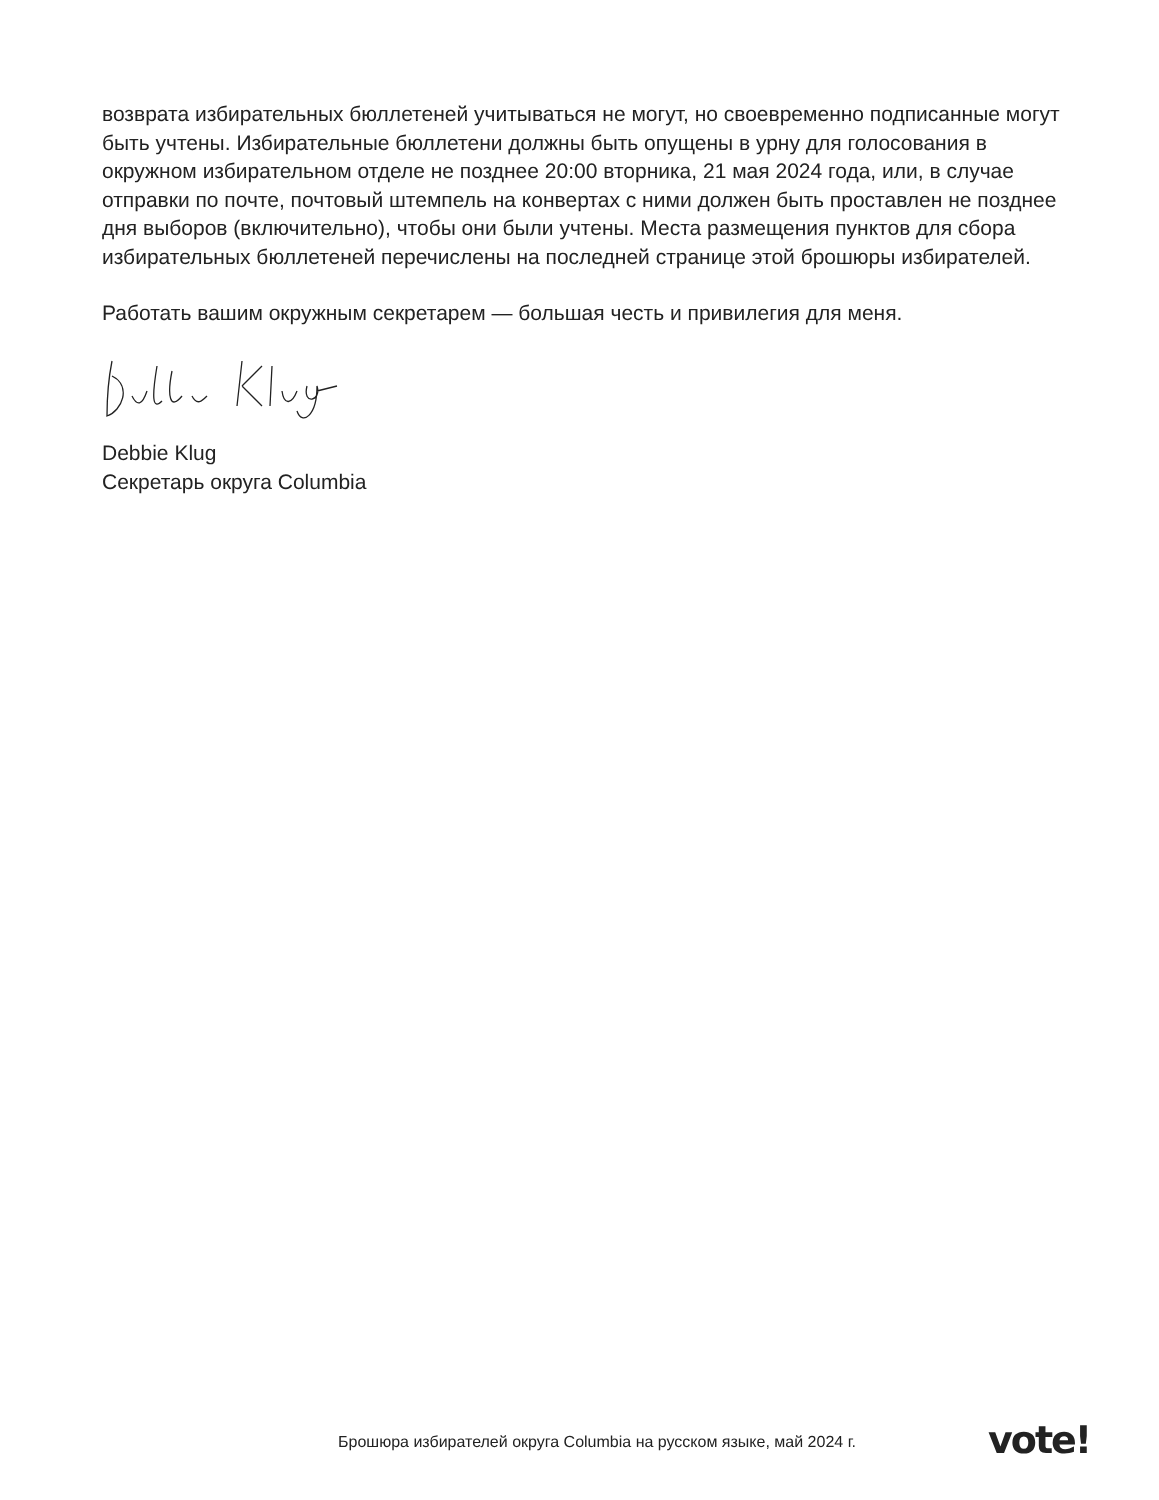возврата избирательных бюллетеней учитываться не могут, но своевременно подписанные могут быть учтены. Избирательные бюллетени должны быть опущены в урну для голосования в окружном избирательном отделе не позднее 20:00 вторника, 21 мая 2024 года, или, в случае отправки по почте, почтовый штемпель на конвертах с ними должен быть проставлен не позднее дня выборов (включительно), чтобы они были учтены. Места размещения пунктов для сбора избирательных бюллетеней перечислены на последней странице этой брошюры избирателей.
Работать вашим окружным секретарем — большая честь и привилегия для меня.
Debbie Klug
Секретарь округа Columbia
Брошюра избирателей округа Columbia на русском языке, май 2024 г.
vote!